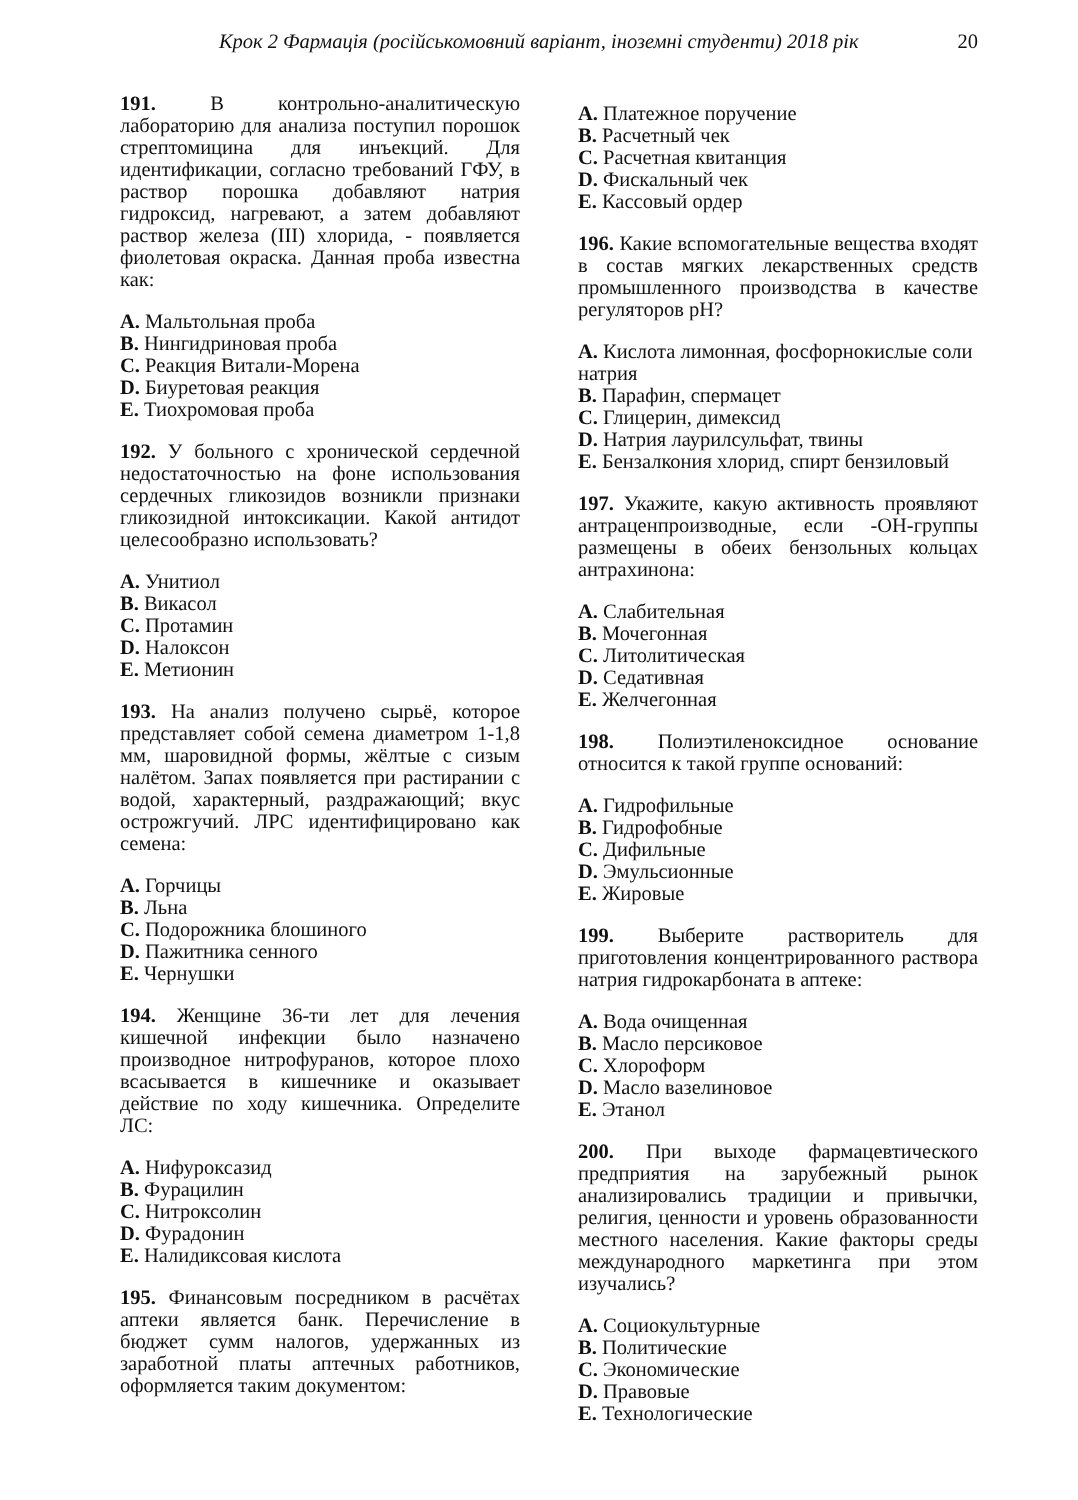Крок 2 Фармація (російськомовний варіант, іноземні студенти) 2018 рік 20
191. В контрольно-аналитическую лабораторию для анализа поступил порошок стрептомицина для инъекций. Для идентификации, согласно требований ГФУ, в раствор порошка добавляют натрия гидроксид, нагревают, а затем добавляют раствор железа (III) хлорида, - появляется фиолетовая окраска. Данная проба известна как:
A. Мальтольная проба
B. Нингидриновая проба
C. Реакция Витали-Морена
D. Биуретовая реакция
E. Тиохромовая проба
192. У больного с хронической сердечной недостаточностью на фоне использования сердечных гликозидов возникли признаки гликозидной интоксикации. Какой антидот целесообразно использовать?
A. Унитиол
B. Викасол
C. Протамин
D. Налоксон
E. Метионин
193. На анализ получено сырьё, которое представляет собой семена диаметром 1-1,8 мм, шаровидной формы, жёлтые с сизым налётом. Запах появляется при растирании с водой, характерный, раздражающий; вкус острожгучий. ЛРС идентифицировано как семена:
A. Горчицы
B. Льна
C. Подорожника блошиного
D. Пажитника сенного
E. Чернушки
194. Женщине 36-ти лет для лечения кишечной инфекции было назначено производное нитрофуранов, которое плохо всасывается в кишечнике и оказывает действие по ходу кишечника. Определите ЛС:
A. Нифуроксазид
B. Фурацилин
C. Нитроксолин
D. Фурадонин
E. Налидиксовая кислота
195. Финансовым посредником в расчётах аптеки является банк. Перечисление в бюджет сумм налогов, удержанных из заработной платы аптечных работников, оформляется таким документом:
A. Платежное поручение
B. Расчетный чек
C. Расчетная квитанция
D. Фискальный чек
E. Кассовый ордер
196. Какие вспомогательные вещества входят в состав мягких лекарственных средств промышленного производства в качестве регуляторов pH?
A. Кислота лимонная, фосфорнокислые соли натрия
B. Парафин, спермацет
C. Глицерин, димексид
D. Натрия лаурилсульфат, твины
E. Бензалкония хлорид, спирт бензиловый
197. Укажите, какую активность проявляют антраценпроизводные, если -OH-группы размещены в обеих бензольных кольцах антрахинона:
A. Слабительная
B. Мочегонная
C. Литолитическая
D. Седативная
E. Желчегонная
198. Полиэтиленоксидное основание относится к такой группе оснований:
A. Гидрофильные
B. Гидрофобные
C. Дифильные
D. Эмульсионные
E. Жировые
199. Выберите растворитель для приготовления концентрированного раствора натрия гидрокарбоната в аптеке:
A. Вода очищенная
B. Масло персиковое
C. Хлороформ
D. Масло вазелиновое
E. Этанол
200. При выходе фармацевтического предприятия на зарубежный рынок анализировались традиции и привычки, религия, ценности и уровень образованности местного населения. Какие факторы среды международного маркетинга при этом изучались?
A. Социокультурные
B. Политические
C. Экономические
D. Правовые
E. Технологические